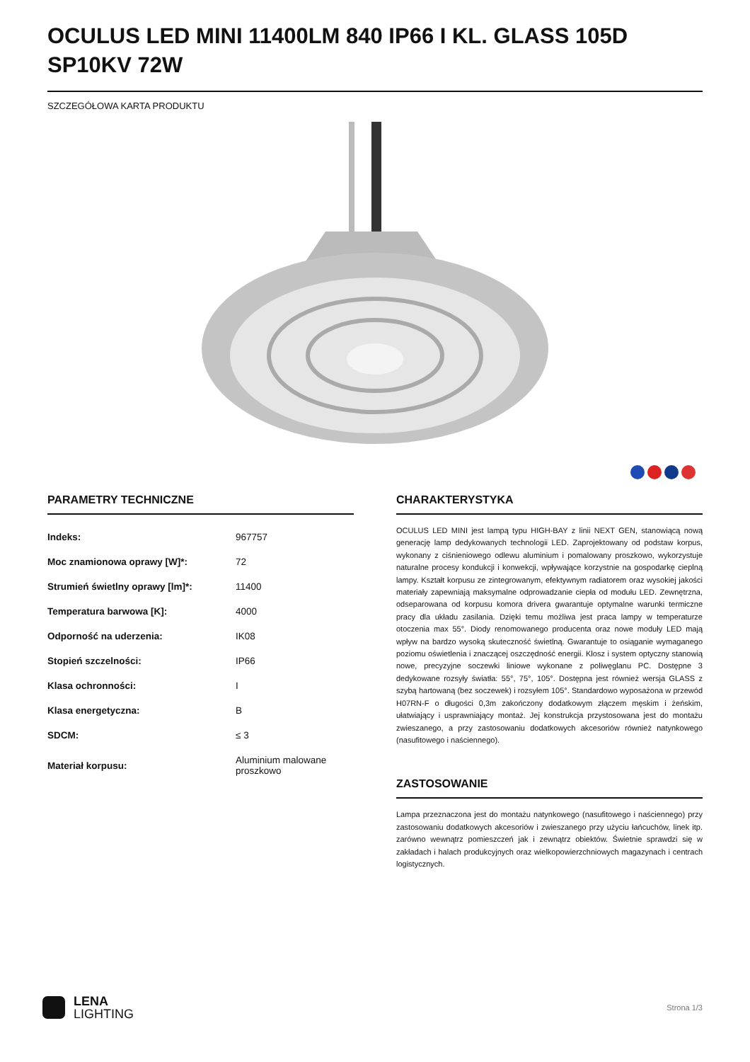OCULUS LED MINI 11400LM 840 IP66 I KL. GLASS 105D SP10KV 72W
SZCZEGÓŁOWA KARTA PRODUKTU
PARAMETRY TECHNICZNE
| Indeks: | 967757 |
| Moc znamionowa oprawy [W]*: | 72 |
| Strumień świetlny oprawy [lm]*: | 11400 |
| Temperatura barwowa [K]: | 4000 |
| Odporność na uderzenia: | IK08 |
| Stopień szczelności: | IP66 |
| Klasa ochronności: | I |
| Klasa energetyczna: | B |
| SDCM: | ≤ 3 |
| Materiał korpusu: | Aluminium malowane proszkowo |
CHARAKTERYSTYKA
OCULUS LED MINI jest lampą typu HIGH-BAY z linii NEXT GEN, stanowiącą nową generację lamp dedykowanych technologii LED. Zaprojektowany od podstaw korpus, wykonany z ciśnieniowego odlewu aluminium i pomalowany proszkowo, wykorzystuje naturalne procesy kondukcji i konwekcji, wpływające korzystnie na gospodarkę cieplną lampy. Kształt korpusu ze zintegrowanym, efektywnym radiatorem oraz wysokiej jakości materiały zapewniają maksymalne odprowadzanie ciepła od modułu LED. Zewnętrzna, odseparowana od korpusu komora drivera gwarantuje optymalne warunki termiczne pracy dla układu zasilania. Dzięki temu możliwa jest praca lampy w temperaturze otoczenia max 55°. Diody renomowanego producenta oraz nowe moduły LED mają wpływ na bardzo wysoką skuteczność świetlną. Gwarantuje to osiąganie wymaganego poziomu oświetlenia i znaczącej oszczędność energii. Klosz i system optyczny stanowią nowe, precyzyjne soczewki liniowe wykonane z poliwęglanu PC. Dostępne 3 dedykowane rozsyły światła: 55°, 75°, 105°. Dostępna jest również wersja GLASS z szybą hartowaną (bez soczewek) i rozsyłem 105°. Standardowo wyposażona w przewód H07RN-F o długości 0,3m zakończony dodatkowym złączem męskim i żeńskim, ułatwiający i usprawniający montaż. Jej konstrukcja przystosowana jest do montażu zwieszanego, a przy zastosowaniu dodatkowych akcesoriów również natynkowego (nasufitowego i naściennego).
ZASTOSOWANIE
Lampa przeznaczona jest do montażu natynkowego (nasufitowego i naściennego) przy zastosowaniu dodatkowych akcesoriów i zwieszanego przy użyciu łańcuchów, linek itp. zarówno wewnątrz pomieszczeń jak i zewnątrz obiektów. Świetnie sprawdzi się w zakładach i halach produkcyjnych oraz wielkopowierzchniowych magazynach i centrach logistycznych.
LENA
LIGHTING
Strona 1/3